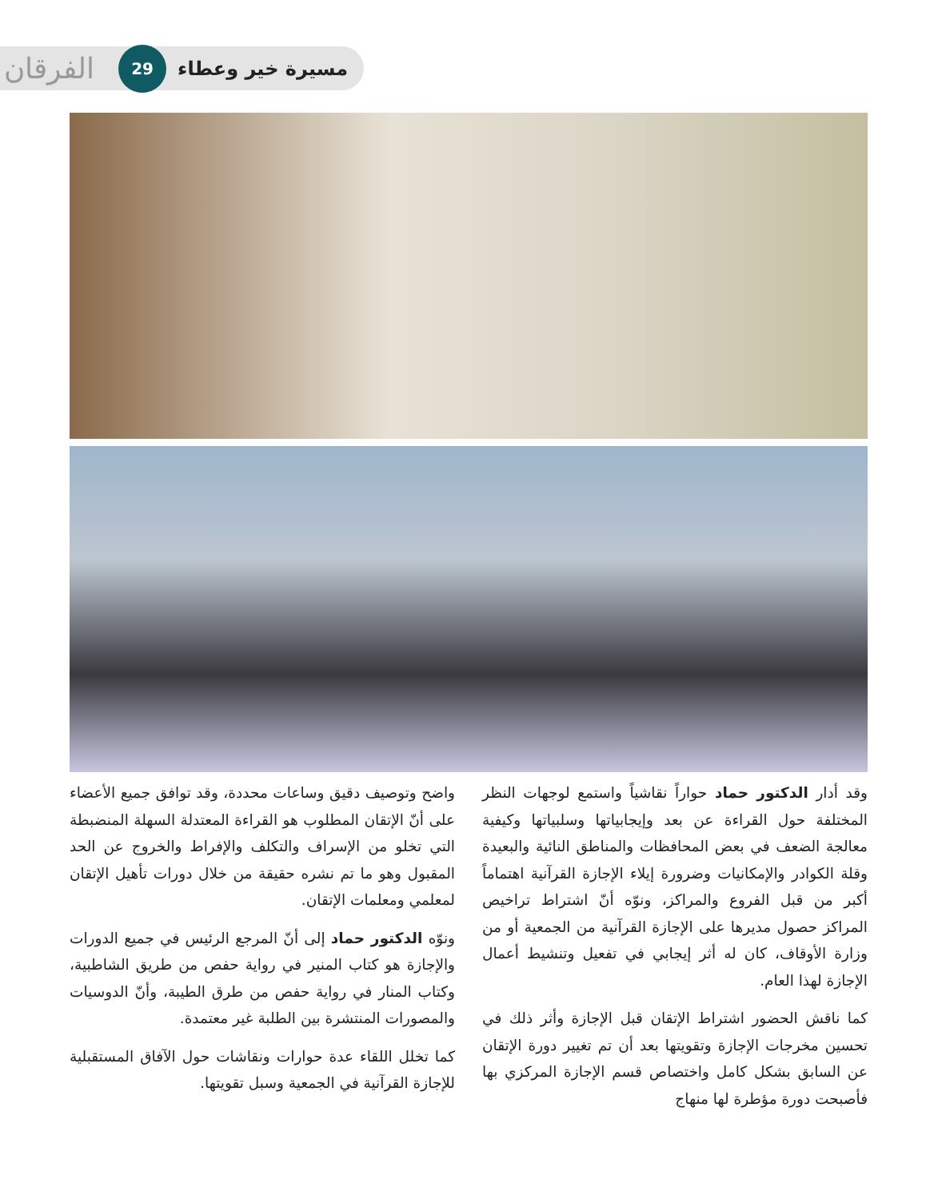مسيرة خير وعطاء 29 الفرقان
وقد أدار الدكتور حماد حواراً نقاشياً واستمع لوجهات النظر المختلفة حول القراءة عن بعد وإيجابياتها وسلبياتها وكيفية معالجة الضعف في بعض المحافظات والمناطق النائية والبعيدة وقلة الكوادر والإمكانيات وضرورة إيلاء الإجازة القرآنية اهتماماً أكبر من قبل الفروع والمراكز، ونوّه أنّ اشتراط تراخيص المراكز حصول مديرها على الإجازة القرآنية من الجمعية أو من وزارة الأوقاف، كان له أثر إيجابي في تفعيل وتنشيط أعمال الإجازة لهذا العام.
كما ناقش الحضور اشتراط الإتقان قبل الإجازة وأثر ذلك في تحسين مخرجات الإجازة وتقويتها بعد أن تم تغيير دورة الإتقان عن السابق بشكل كامل واختصاص قسم الإجازة المركزي بها فأصبحت دورة مؤطرة لها منهاج
واضح وتوصيف دقيق وساعات محددة، وقد توافق جميع الأعضاء على أنّ الإتقان المطلوب هو القراءة المعتدلة السهلة المنضبطة التي تخلو من الإسراف والتكلف والإفراط والخروج عن الحد المقبول وهو ما تم نشره حقيقة من خلال دورات تأهيل الإتقان لمعلمي ومعلمات الإتقان.
ونوّه الدكتور حماد إلى أنّ المرجع الرئيس في جميع الدورات والإجازة هو كتاب المنير في رواية حفص من طريق الشاطبية، وكتاب المنار في رواية حفص من طرق الطيبة، وأنّ الدوسيات والمصورات المنتشرة بين الطلبة غير معتمدة.
كما تخلل اللقاء عدة حوارات ونقاشات حول الآفاق المستقبلية للإجازة القرآنية في الجمعية وسبل تقويتها.